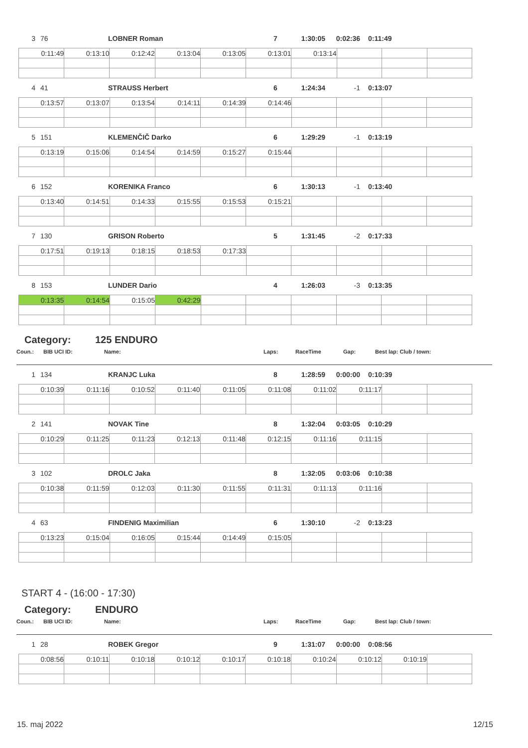3 76 LOBNER Roman 7 1:30:05 0:02:36 0:11:49
| 0:11:49 | 0:13:10 | 0:12:42 | 0:13:04 | 0:13:05 | 0:13:01 | 0:13:14 | | | |
4 41 STRAUSS Herbert 6 1:24:34 -1 0:13:07
| 0:13:57 | 0:13:07 | 0:13:54 | 0:14:11 | 0:14:39 | 0:14:46 | | | | |
5 151 KLEMENČIČ Darko 6 1:29:29 -1 0:13:19
| 0:13:19 | 0:15:06 | 0:14:54 | 0:14:59 | 0:15:27 | 0:15:44 | | | | |
6 152 KORENIKA Franco 6 1:30:13 -1 0:13:40
| 0:13:40 | 0:14:51 | 0:14:33 | 0:15:55 | 0:15:53 | 0:15:21 | | | | |
7 130 GRISON Roberto 5 1:31:45 -2 0:17:33
| 0:17:51 | 0:19:13 | 0:18:15 | 0:18:53 | 0:17:33 | | | | | |
8 153 LUNDER Dario 4 1:26:03 -3 0:13:35
| 0:13:35 | 0:14:54 | 0:15:05 | 0:42:29 | | | | | | |
Category: 125 ENDURO
Coun.: BIB UCI ID: Name: Laps: RaceTime Gap: Best lap: Club / town:
1 134 KRANJC Luka 8 1:28:59 0:00:00 0:10:39
| 0:10:39 | 0:11:16 | 0:10:52 | 0:11:40 | 0:11:05 | 0:11:08 | 0:11:02 | 0:11:17 | | |
2 141 NOVAK Tine 8 1:32:04 0:03:05 0:10:29
| 0:10:29 | 0:11:25 | 0:11:23 | 0:12:13 | 0:11:48 | 0:12:15 | 0:11:16 | 0:11:15 | | |
3 102 DROLC Jaka 8 1:32:05 0:03:06 0:10:38
| 0:10:38 | 0:11:59 | 0:12:03 | 0:11:30 | 0:11:55 | 0:11:31 | 0:11:13 | 0:11:16 | | |
4 63 FINDENIG Maximilian 6 1:30:10 -2 0:13:23
| 0:13:23 | 0:15:04 | 0:16:05 | 0:15:44 | 0:14:49 | 0:15:05 | | | | |
START 4 - (16:00 - 17:30)
Category: ENDURO
Coun.: BIB UCI ID: Name: Laps: RaceTime Gap: Best lap: Club / town:
1 28 ROBEK Gregor 9 1:31:07 0:00:00 0:08:56
| 0:08:56 | 0:10:11 | 0:10:18 | 0:10:12 | 0:10:17 | 0:10:18 | 0:10:24 | 0:10:12 | 0:10:19 | |
15. maj 2022 12/15